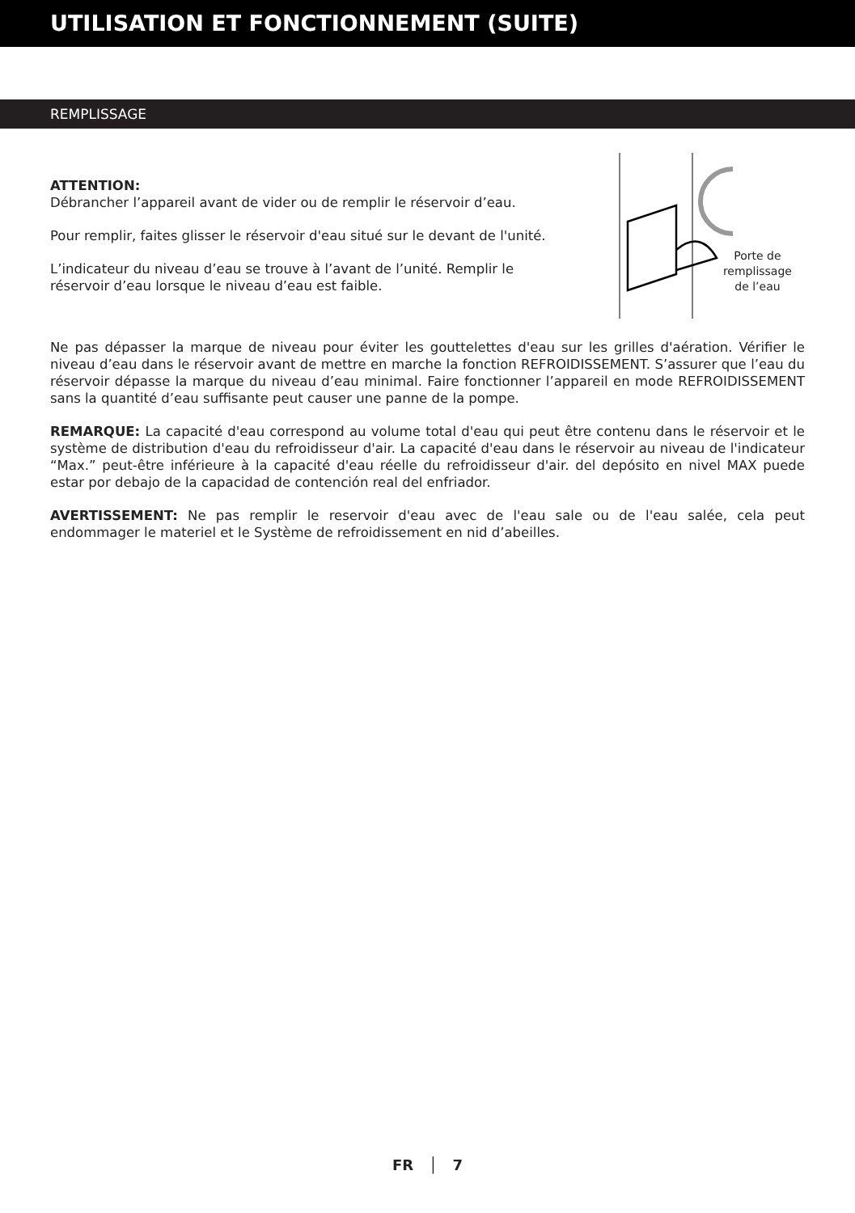UTILISATION ET FONCTIONNEMENT (SUITE)
REMPLISSAGE
ATTENTION:
Débrancher l’appareil avant de vider ou de remplir le réservoir d’eau.
Pour remplir, faites glisser le réservoir d'eau situé sur le devant de l'unité.
L’indicateur du niveau d’eau se trouve à l’avant de l’unité. Remplir le réservoir d’eau lorsque le niveau d’eau est faible.
Porte de remplissage de l’eau
Ne pas dépasser la marque de niveau pour éviter les gouttelettes d'eau sur les grilles d'aération. Vérifier le niveau d’eau dans le réservoir avant de mettre en marche la fonction REFROIDISSEMENT. S’assurer que l’eau du réservoir dépasse la marque du niveau d’eau minimal. Faire fonctionner l’appareil en mode REFROIDISSEMENT sans la quantité d’eau suffisante peut causer une panne de la pompe.
REMARQUE: La capacité d'eau correspond au volume total d'eau qui peut être contenu dans le réservoir et le système de distribution d'eau du refroidisseur d'air. La capacité d'eau dans le réservoir au niveau de l'indicateur “Max.” peut-être inférieure à la capacité d'eau réelle du refroidisseur d'air. del depósito en nivel MAX puede estar por debajo de la capacidad de contención real del enfriador.
AVERTISSEMENT: Ne pas remplir le reservoir d'eau avec de l'eau sale ou de l'eau salée, cela peut endommager le materiel et le Système de refroidissement en nid d’abeilles.
FR │ 7